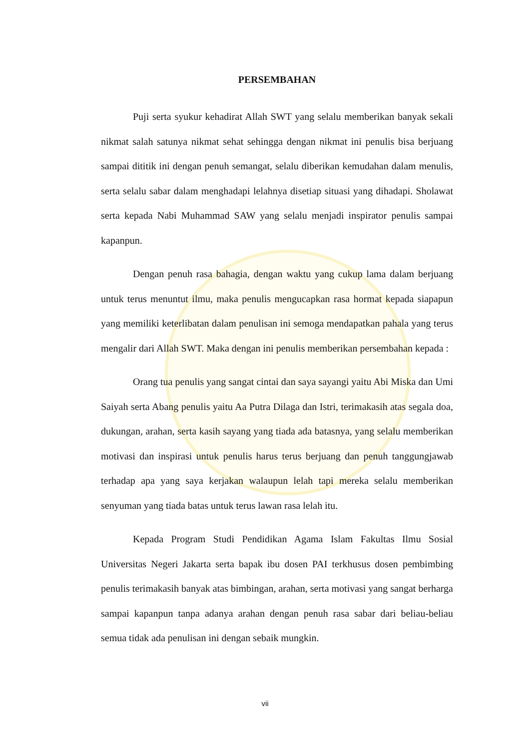PERSEMBAHAN
Puji serta syukur kehadirat Allah SWT yang selalu memberikan banyak sekali nikmat salah satunya nikmat sehat sehingga dengan nikmat ini penulis bisa berjuang sampai dititik ini dengan penuh semangat, selalu diberikan kemudahan dalam menulis, serta selalu sabar dalam menghadapi lelahnya disetiap situasi yang dihadapi. Sholawat serta kepada Nabi Muhammad SAW yang selalu menjadi inspirator penulis sampai kapanpun.
Dengan penuh rasa bahagia, dengan waktu yang cukup lama dalam berjuang untuk terus menuntut ilmu, maka penulis mengucapkan rasa hormat kepada siapapun yang memiliki keterlibatan dalam penulisan ini semoga mendapatkan pahala yang terus mengalir dari Allah SWT. Maka dengan ini penulis memberikan persembahan kepada :
Orang tua penulis yang sangat cintai dan saya sayangi yaitu Abi Miska dan Umi Saiyah serta Abang penulis yaitu Aa Putra Dilaga dan Istri, terimakasih atas segala doa, dukungan, arahan, serta kasih sayang yang tiada ada batasnya, yang selalu memberikan motivasi dan inspirasi untuk penulis harus terus berjuang dan penuh tanggungjawab terhadap apa yang saya kerjakan walaupun lelah tapi mereka selalu memberikan senyuman yang tiada batas untuk terus lawan rasa lelah itu.
Kepada Program Studi Pendidikan Agama Islam Fakultas Ilmu Sosial Universitas Negeri Jakarta serta bapak ibu dosen PAI terkhusus dosen pembimbing penulis terimakasih banyak atas bimbingan, arahan, serta motivasi yang sangat berharga sampai kapanpun tanpa adanya arahan dengan penuh rasa sabar dari beliau-beliau semua tidak ada penulisan ini dengan sebaik mungkin.
vii